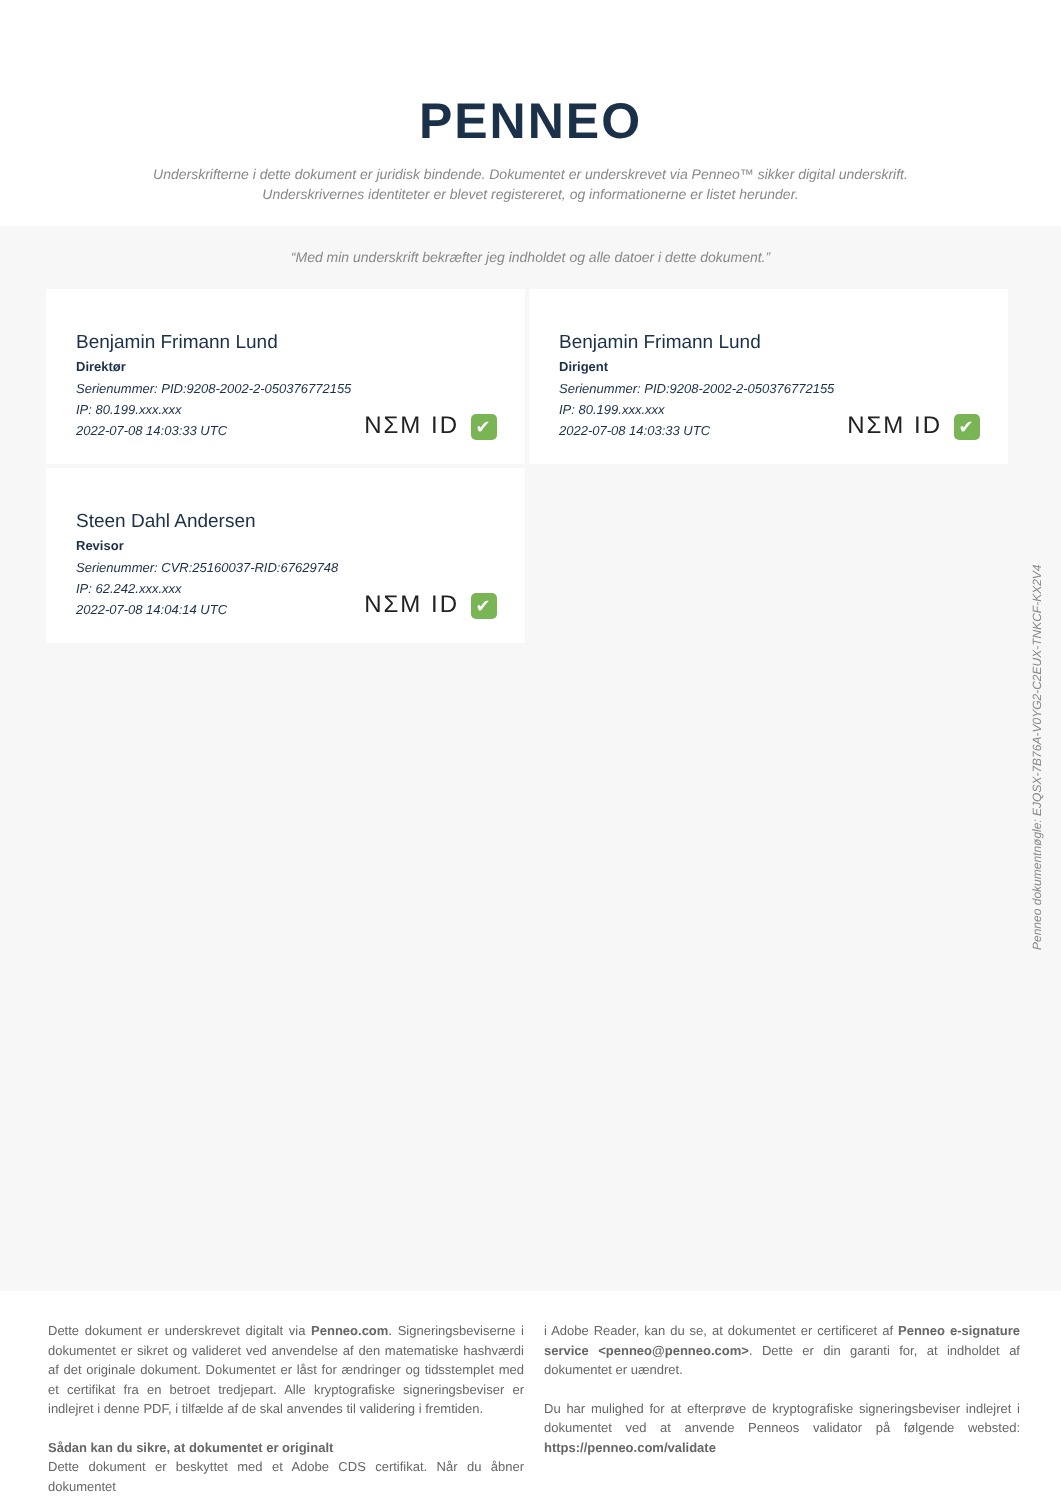PENNEO
Underskrifterne i dette dokument er juridisk bindende. Dokumentet er underskrevet via Penneo™ sikker digital underskrift.
Underskrivernes identiteter er blevet registereret, og informationerne er listet herunder.
“Med min underskrift bekræfter jeg indholdet og alle datoer i dette dokument.”
Benjamin Frimann Lund
Direktør
Serienummer: PID:9208-2002-2-050376772155
IP: 80.199.xxx.xxx
2022-07-08 14:03:33 UTC
NΣM ID ✔
Benjamin Frimann Lund
Dirigent
Serienummer: PID:9208-2002-2-050376772155
IP: 80.199.xxx.xxx
2022-07-08 14:03:33 UTC
NΣM ID ✔
Steen Dahl Andersen
Revisor
Serienummer: CVR:25160037-RID:67629748
IP: 62.242.xxx.xxx
2022-07-08 14:04:14 UTC
NΣM ID ✔
Penneo dokumentnøgle: EJQSX-7B76A-V0YG2-C2EUX-TNKCF-KX2V4
Dette dokument er underskrevet digitalt via Penneo.com. Signeringsbeviserne i dokumentet er sikret og valideret ved anvendelse af den matematiske hashværdi af det originale dokument. Dokumentet er låst for ændringer og tidsstemplet med et certifikat fra en betroet tredjepart. Alle kryptografiske signeringsbeviser er indlejret i denne PDF, i tilfælde af de skal anvendes til validering i fremtiden.
Sådan kan du sikre, at dokumentet er originalt
Dette dokument er beskyttet med et Adobe CDS certifikat. Når du åbner dokumentet
i Adobe Reader, kan du se, at dokumentet er certificeret af Penneo e-signature service <penneo@penneo.com>. Dette er din garanti for, at indholdet af dokumentet er uændret.
Du har mulighed for at efterprøve de kryptografiske signeringsbeviser indlejret i dokumentet ved at anvende Penneos validator på følgende websted: https://penneo.com/validate